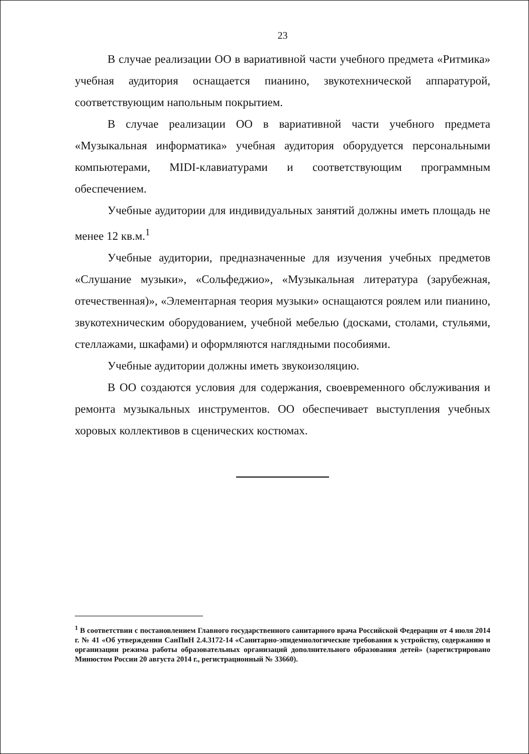23
В случае реализации ОО в вариативной части учебного предмета «Ритмика» учебная аудитория оснащается пианино, звукотехнической аппаратурой, соответствующим напольным покрытием.
В случае реализации ОО в вариативной части учебного предмета «Музыкальная информатика» учебная аудитория оборудуется персональными компьютерами, MIDI-клавиатурами и соответствующим программным обеспечением.
Учебные аудитории для индивидуальных занятий должны иметь площадь не менее 12 кв.м.<sup>1</sup>
Учебные аудитории, предназначенные для изучения учебных предметов «Слушание музыки», «Сольфеджио», «Музыкальная литература (зарубежная, отечественная)», «Элементарная теория музыки» оснащаются роялем или пианино, звукотехническим оборудованием, учебной мебелью (досками, столами, стульями, стеллажами, шкафами) и оформляются наглядными пособиями.
Учебные аудитории должны иметь звукоизоляцию.
В ОО создаются условия для содержания, своевременного обслуживания и ремонта музыкальных инструментов. ОО обеспечивает выступления учебных хоровых коллективов в сценических костюмах.
<sup>1</sup> В соответствии с постановлением Главного государственного санитарного врача Российской Федерации от 4 июля 2014 г. № 41 «Об утверждении СанПиН 2.4.3172-14 «Санитарно-эпидемиологические требования к устройству, содержанию и организации режима работы образовательных организаций дополнительного образования детей» (зарегистрировано Минюстом России 20 августа 2014 г., регистрационный № 33660).